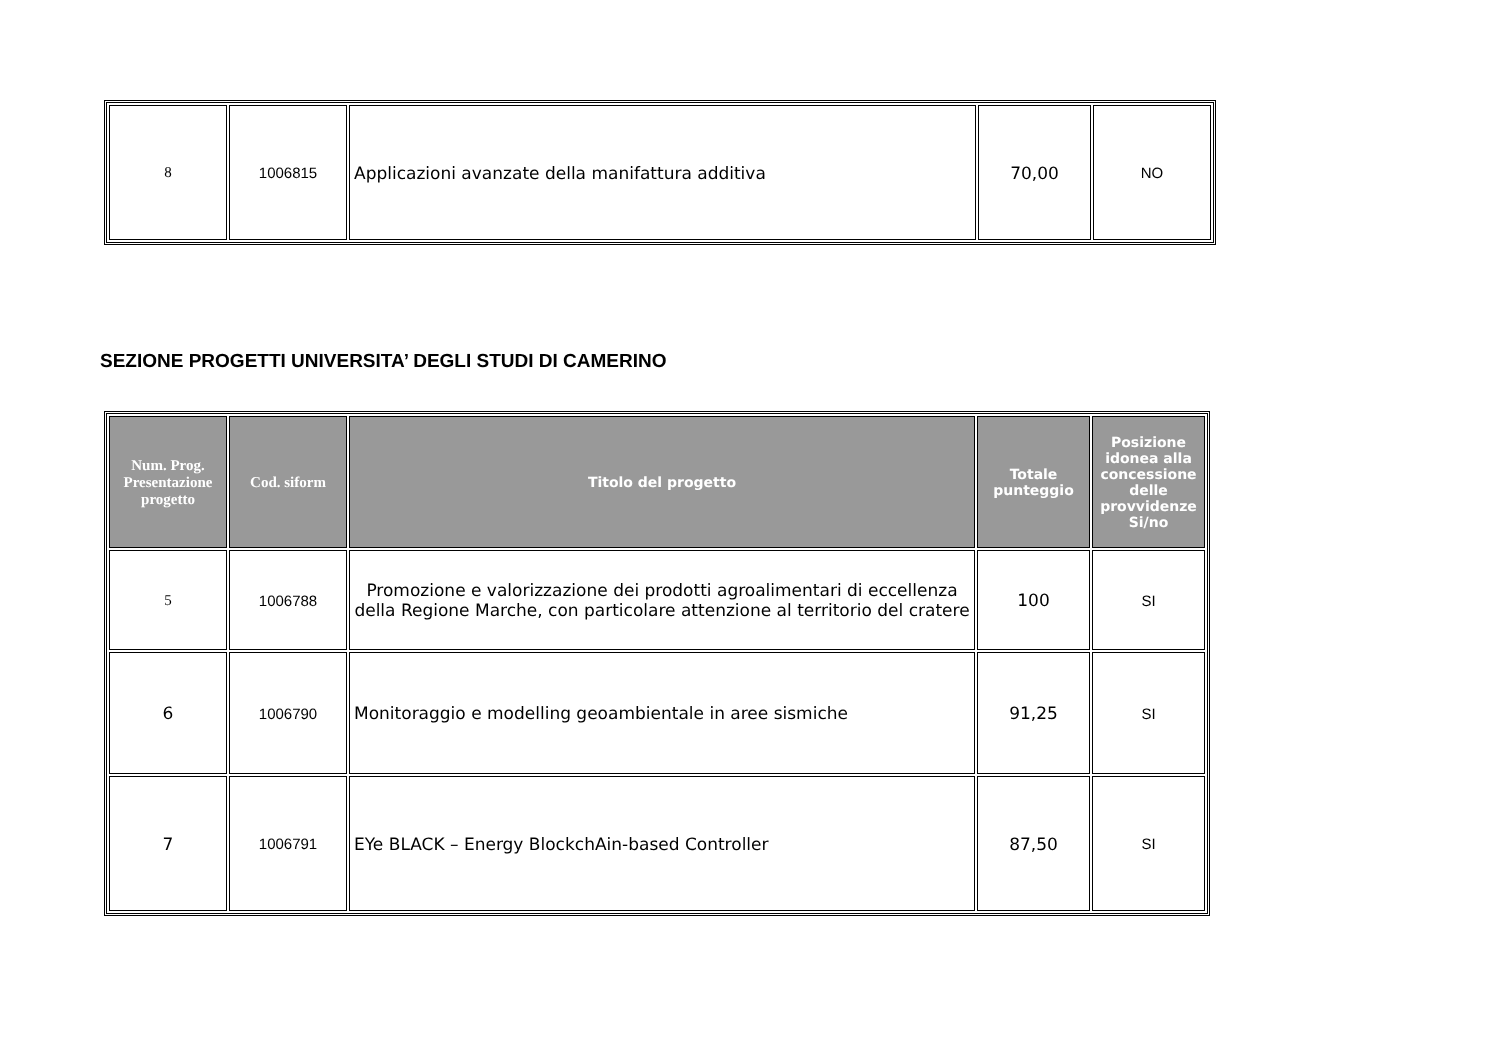| 8 | 1006815 | Applicazioni avanzate della manifattura additiva | 70,00 | NO |
SEZIONE PROGETTI UNIVERSITA’ DEGLI STUDI DI CAMERINO
| Num. Prog. Presentazione progetto | Cod. siform | Titolo del progetto | Totale punteggio | Posizione idonea alla concessione delle provvidenze Si/no |
| --- | --- | --- | --- | --- |
| 5 | 1006788 | Promozione e valorizzazione dei prodotti agroalimentari di eccellenza della Regione Marche, con particolare attenzione al territorio del cratere | 100 | SI |
| 6 | 1006790 | Monitoraggio e modelling geoambientale in aree sismiche | 91,25 | SI |
| 7 | 1006791 | EYe BLACK – Energy BlockchAin-based Controller | 87,50 | SI |